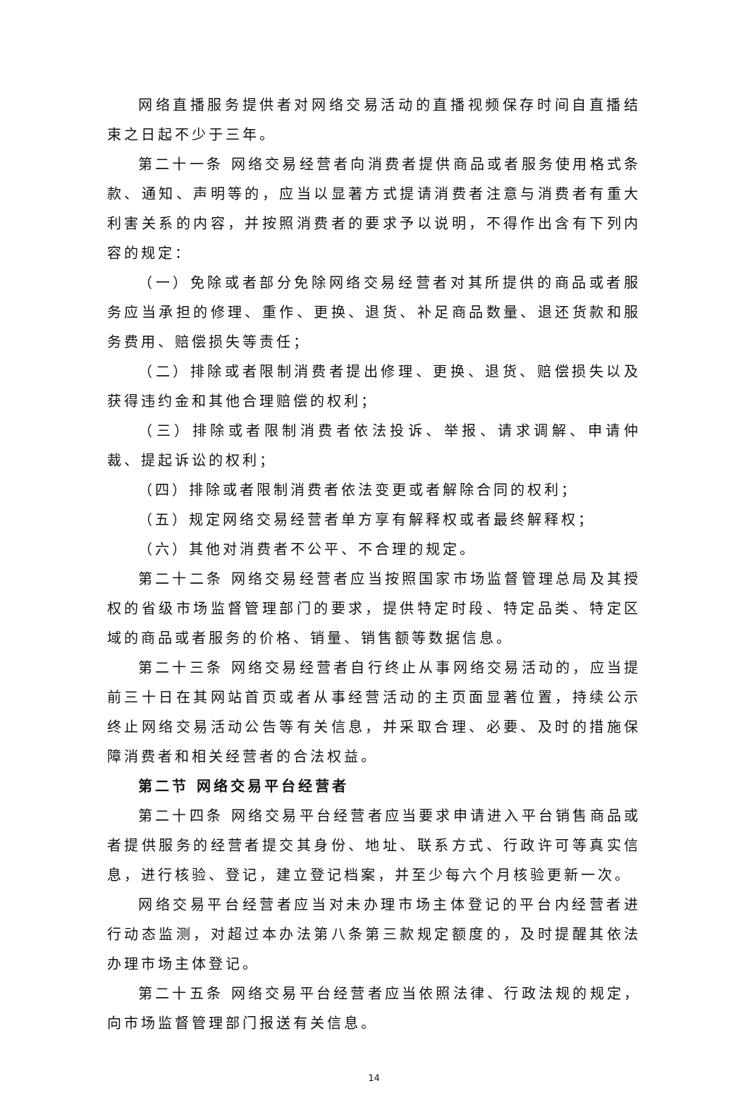网络直播服务提供者对网络交易活动的直播视频保存时间自直播结束之日起不少于三年。
第二十一条 网络交易经营者向消费者提供商品或者服务使用格式条款、通知、声明等的，应当以显著方式提请消费者注意与消费者有重大利害关系的内容，并按照消费者的要求予以说明，不得作出含有下列内容的规定：
（一）免除或者部分免除网络交易经营者对其所提供的商品或者服务应当承担的修理、重作、更换、退货、补足商品数量、退还货款和服务费用、赔偿损失等责任；
（二）排除或者限制消费者提出修理、更换、退货、赔偿损失以及获得违约金和其他合理赔偿的权利；
（三）排除或者限制消费者依法投诉、举报、请求调解、申请仲裁、提起诉讼的权利；
（四）排除或者限制消费者依法变更或者解除合同的权利；
（五）规定网络交易经营者单方享有解释权或者最终解释权；
（六）其他对消费者不公平、不合理的规定。
第二十二条 网络交易经营者应当按照国家市场监督管理总局及其授权的省级市场监督管理部门的要求，提供特定时段、特定品类、特定区域的商品或者服务的价格、销量、销售额等数据信息。
第二十三条 网络交易经营者自行终止从事网络交易活动的，应当提前三十日在其网站首页或者从事经营活动的主页面显著位置，持续公示终止网络交易活动公告等有关信息，并采取合理、必要、及时的措施保障消费者和相关经营者的合法权益。
第二节 网络交易平台经营者
第二十四条 网络交易平台经营者应当要求申请进入平台销售商品或者提供服务的经营者提交其身份、地址、联系方式、行政许可等真实信息，进行核验、登记，建立登记档案，并至少每六个月核验更新一次。
网络交易平台经营者应当对未办理市场主体登记的平台内经营者进行动态监测，对超过本办法第八条第三款规定额度的，及时提醒其依法办理市场主体登记。
第二十五条 网络交易平台经营者应当依照法律、行政法规的规定，向市场监督管理部门报送有关信息。
14